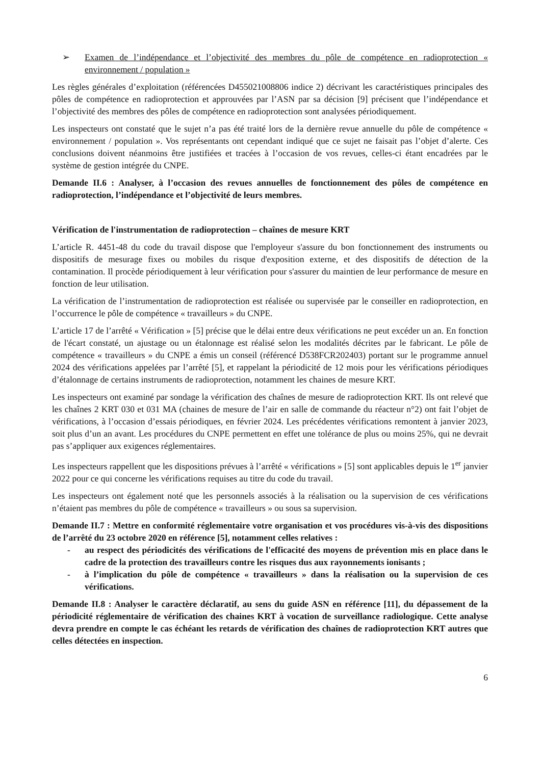➢ Examen de l’indépendance et l’objectivité des membres du pôle de compétence en radioprotection « environnement / population »
Les règles générales d’exploitation (référencées D455021008806 indice 2) décrivant les caractéristiques principales des pôles de compétence en radioprotection et approuvées par l’ASN par sa décision [9] précisent que l’indépendance et l’objectivité des membres des pôles de compétence en radioprotection sont analysées périodiquement.
Les inspecteurs ont constaté que le sujet n’a pas été traité lors de la dernière revue annuelle du pôle de compétence « environnement / population ». Vos représentants ont cependant indiqué que ce sujet ne faisait pas l’objet d’alerte. Ces conclusions doivent néanmoins être justifiées et tracées à l’occasion de vos revues, celles-ci étant encadrées par le système de gestion intégrée du CNPE.
Demande II.6 : Analyser, à l’occasion des revues annuelles de fonctionnement des pôles de compétence en radioprotection, l’indépendance et l’objectivité de leurs membres.
Vérification de l'instrumentation de radioprotection – chaînes de mesure KRT
L’article R. 4451-48 du code du travail dispose que l'employeur s'assure du bon fonctionnement des instruments ou dispositifs de mesurage fixes ou mobiles du risque d'exposition externe, et des dispositifs de détection de la contamination. Il procède périodiquement à leur vérification pour s'assurer du maintien de leur performance de mesure en fonction de leur utilisation.
La vérification de l’instrumentation de radioprotection est réalisée ou supervisée par le conseiller en radioprotection, en l’occurrence le pôle de compétence « travailleurs » du CNPE.
L’article 17 de l’arrêté « Vérification » [5] précise que le délai entre deux vérifications ne peut excéder un an. En fonction de l'écart constaté, un ajustage ou un étalonnage est réalisé selon les modalités décrites par le fabricant. Le pôle de compétence « travailleurs » du CNPE a émis un conseil (référencé D538FCR202403) portant sur le programme annuel 2024 des vérifications appelées par l’arrêté [5], et rappelant la périodicité de 12 mois pour les vérifications périodiques d’étalonnage de certains instruments de radioprotection, notamment les chaines de mesure KRT.
Les inspecteurs ont examiné par sondage la vérification des chaînes de mesure de radioprotection KRT. Ils ont relevé que les chaînes 2 KRT 030 et 031 MA (chaines de mesure de l’air en salle de commande du réacteur n°2) ont fait l’objet de vérifications, à l’occasion d’essais périodiques, en février 2024. Les précédentes vérifications remontent à janvier 2023, soit plus d’un an avant. Les procédures du CNPE permettent en effet une tolérance de plus ou moins 25%, qui ne devrait pas s’appliquer aux exigences réglementaires.
Les inspecteurs rappellent que les dispositions prévues à l’arrêté « vérifications » [5] sont applicables depuis le 1<sup>er</sup> janvier 2022 pour ce qui concerne les vérifications requises au titre du code du travail.
Les inspecteurs ont également noté que les personnels associés à la réalisation ou la supervision de ces vérifications n’étaient pas membres du pôle de compétence « travailleurs » ou sous sa supervision.
Demande II.7 : Mettre en conformité réglementaire votre organisation et vos procédures vis-à-vis des dispositions de l’arrêté du 23 octobre 2020 en référence [5], notamment celles relatives :
- au respect des périodicités des vérifications de l'efficacité des moyens de prévention mis en place dans le cadre de la protection des travailleurs contre les risques dus aux rayonnements ionisants ;
- à l’implication du pôle de compétence « travailleurs » dans la réalisation ou la supervision de ces vérifications.
Demande II.8 : Analyser le caractère déclaratif, au sens du guide ASN en référence [11], du dépassement de la périodicité réglementaire de vérification des chaines KRT à vocation de surveillance radiologique. Cette analyse devra prendre en compte le cas échéant les retards de vérification des chaînes de radioprotection KRT autres que celles détectées en inspection.
6